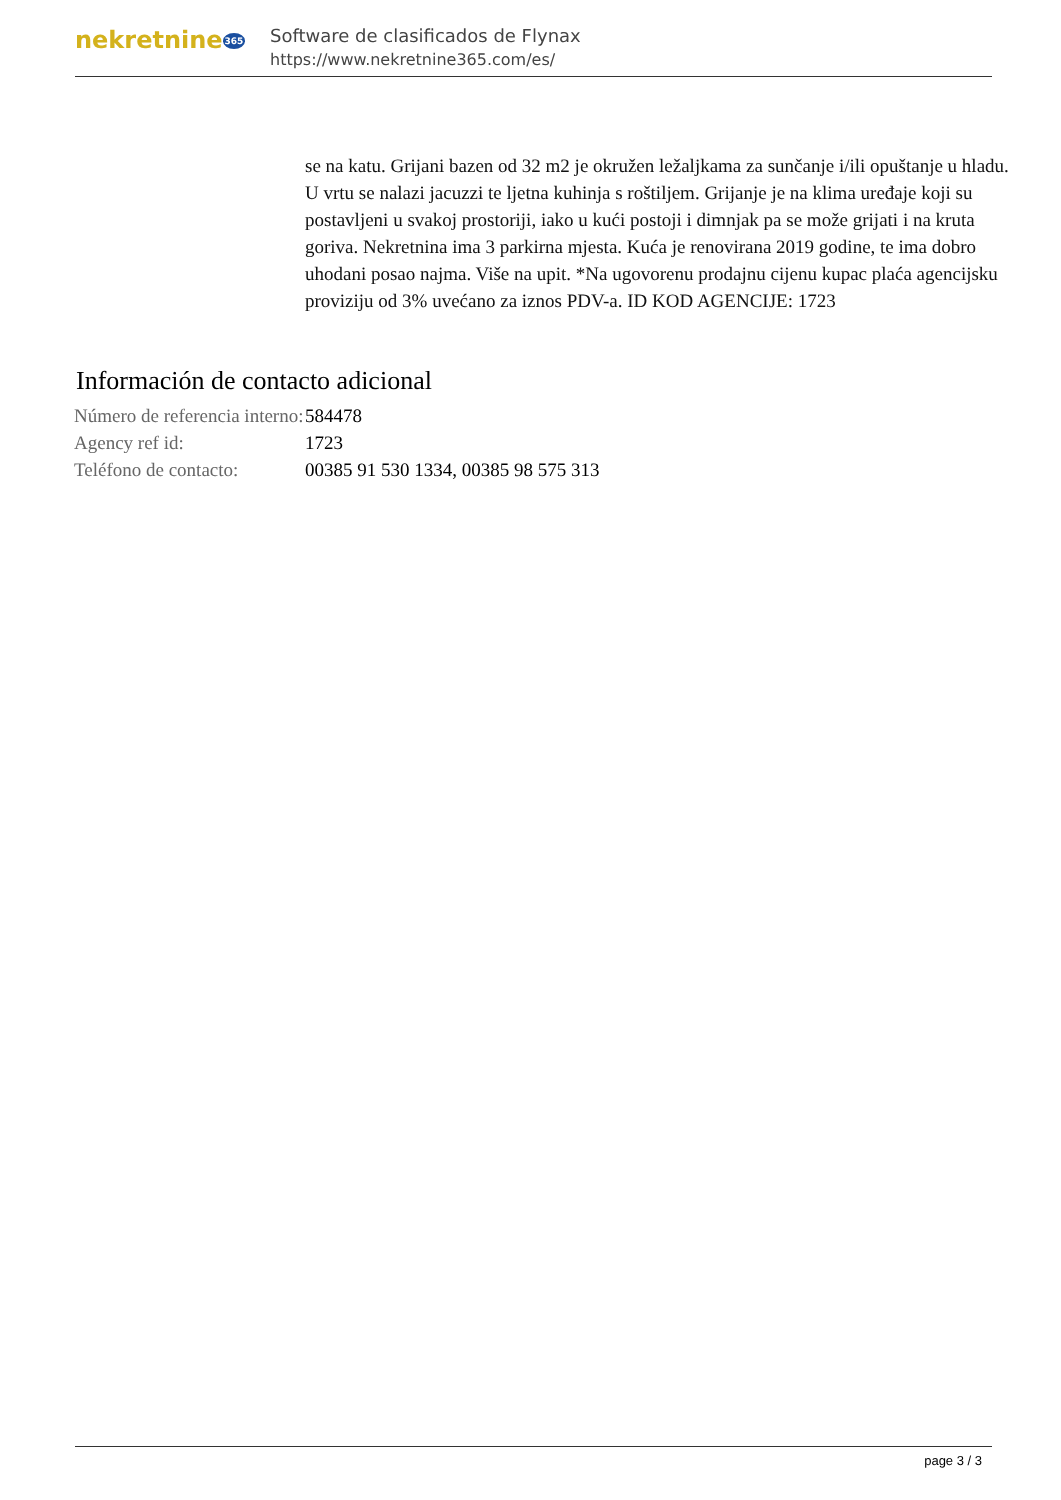nekretnine365
Software de clasificados de Flynax
https://www.nekretnine365.com/es/
se na katu. Grijani bazen od 32 m2 je okružen ležaljkama za sunčanje i/ili opuštanje u hladu. U vrtu se nalazi jacuzzi te ljetna kuhinja s roštiljem. Grijanje je na klima uređaje koji su postavljeni u svakoj prostoriji, iako u kući postoji i dimnjak pa se može grijati i na kruta goriva. Nekretnina ima 3 parkirna mjesta. Kuća je renovirana 2019 godine, te ima dobro uhodani posao najma. Više na upit. *Na ugovorenu prodajnu cijenu kupac plaća agencijsku proviziju od 3% uvećano za iznos PDV-a. ID KOD AGENCIJE: 1723
Información de contacto adicional
| Número de referencia interno: | 584478 |
| Agency ref id: | 1723 |
| Teléfono de contacto: | 00385 91 530 1334, 00385 98 575 313 |
page 3 / 3